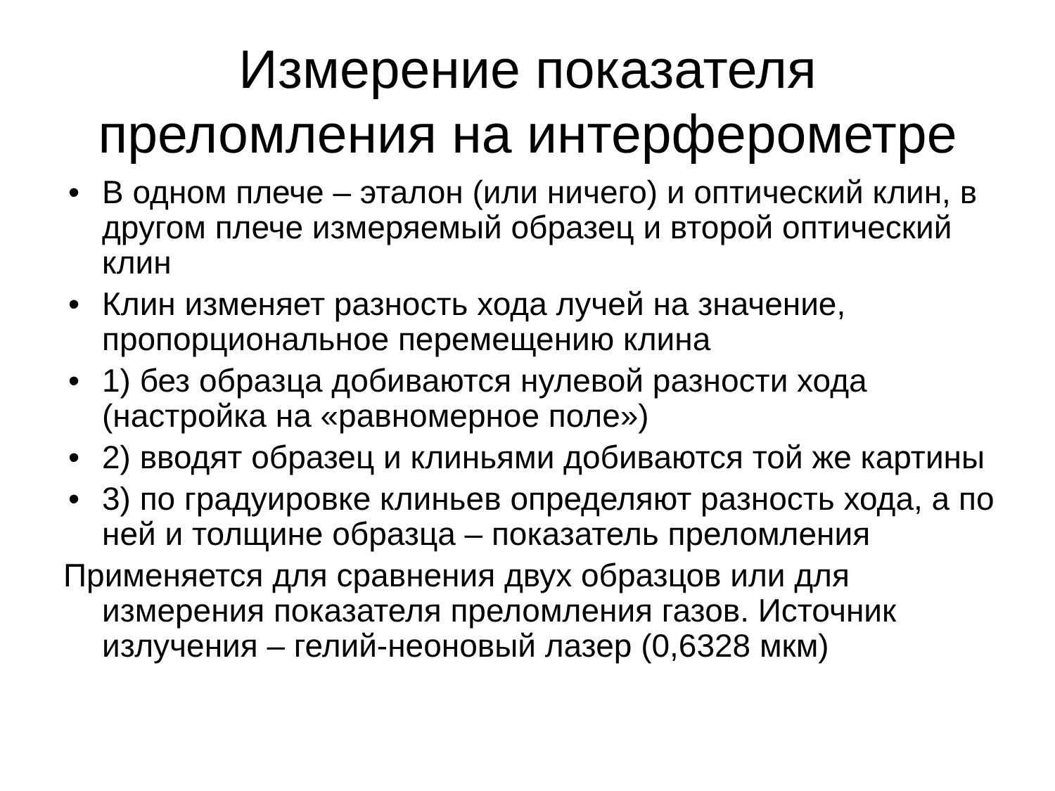Измерение показателя
преломления на интерферометре
• В одном плече – эталон (или ничего) и оптический клин, в другом плече измеряемый образец и второй оптический клин
• Клин изменяет разность хода лучей на значение, пропорциональное перемещению клина
• 1) без образца добиваются нулевой разности хода (настройка на «равномерное поле»)
• 2) вводят образец и клиньями добиваются той же картины
• 3) по градуировке клиньев определяют разность хода, а по ней и толщине образца – показатель преломления
Применяется для сравнения двух образцов или для измерения показателя преломления газов. Источник излучения – гелий-неоновый лазер (0,6328 мкм)